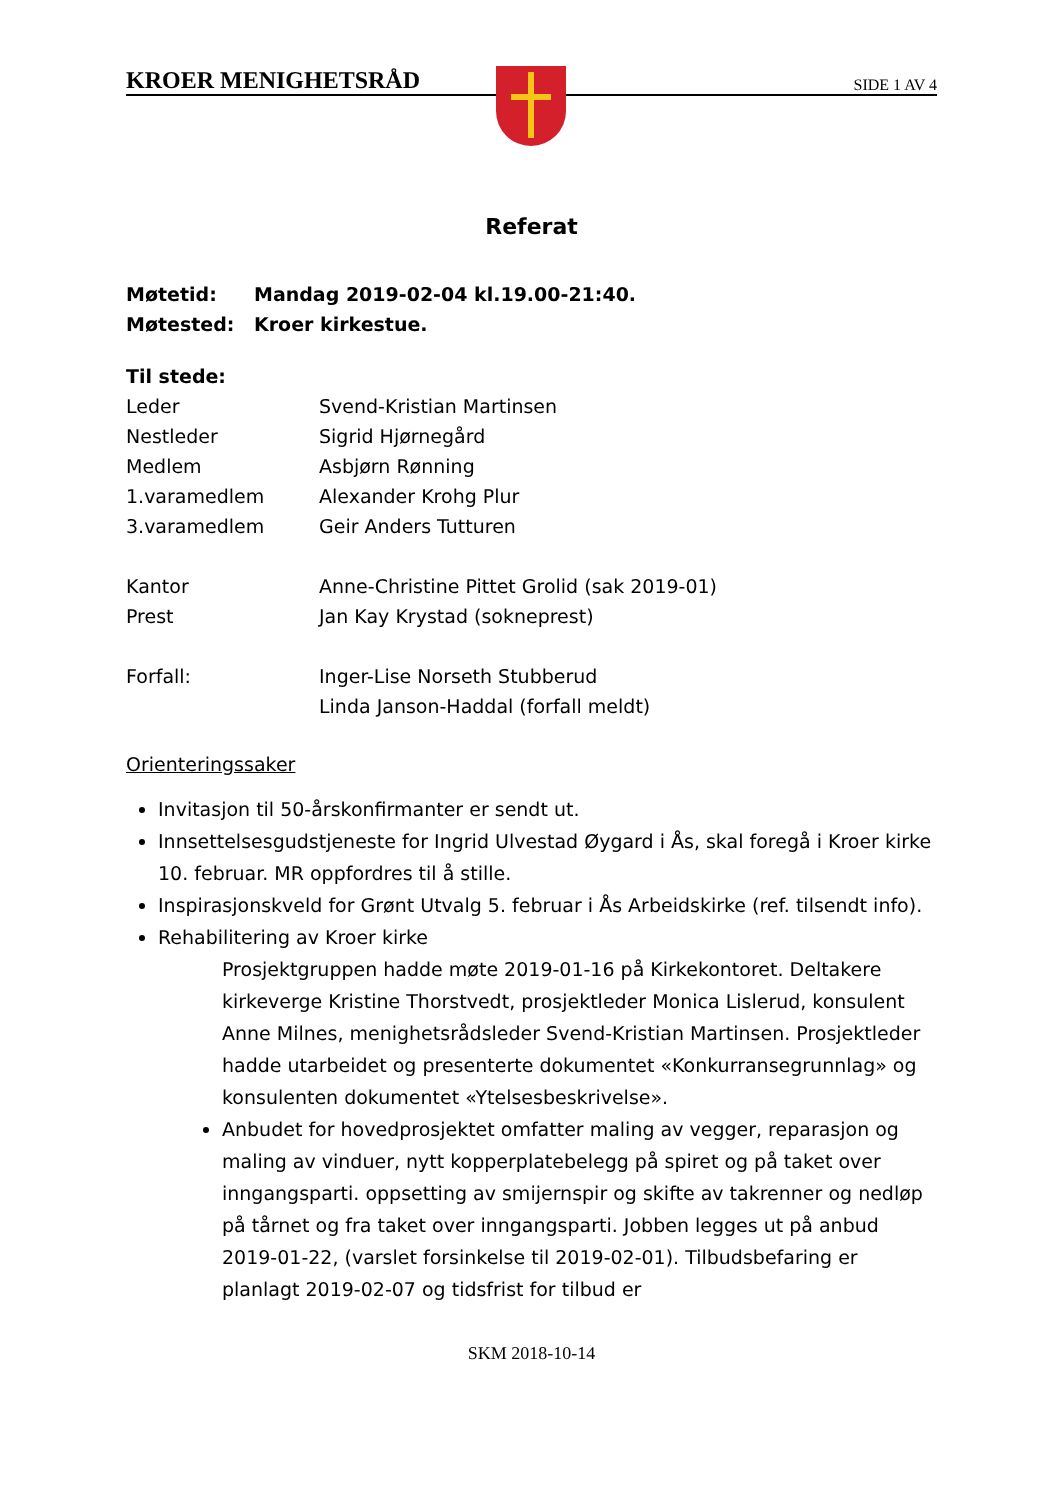KROER MENIGHETSRÅD SIDE 1 AV 4
Referat
Møtetid: Mandag 2019-02-04 kl.19.00-21:40.
Møtested: Kroer kirkestue.
Til stede:
Leder Svend-Kristian Martinsen
Nestleder Sigrid Hjørnegård
Medlem Asbjørn Rønning
1.varamedlem Alexander Krohg Plur
3.varamedlem Geir Anders Tutturen
Kantor Anne-Christine Pittet Grolid (sak 2019-01)
Prest Jan Kay Krystad (sokneprest)
Forfall: Inger-Lise Norseth Stubberud
Linda Janson-Haddal (forfall meldt)
Orienteringssaker
Invitasjon til 50-årskonfirmanter er sendt ut.
Innsettelsesgudstjeneste for Ingrid Ulvestad Øygard i Ås, skal foregå i Kroer kirke 10. februar. MR oppfordres til å stille.
Inspirasjonskveld for Grønt Utvalg 5. februar i Ås Arbeidskirke (ref. tilsendt info).
Rehabilitering av Kroer kirke
Prosjektgruppen hadde møte 2019-01-16 på Kirkekontoret. Deltakere kirkeverge Kristine Thorstvedt, prosjektleder Monica Lislerud, konsulent Anne Milnes, menighetsrådsleder Svend-Kristian Martinsen. Prosjektleder hadde utarbeidet og presenterte dokumentet «Konkurransegrunnlag» og konsulenten dokumentet «Ytelsesbeskrivelse».
Anbudet for hovedprosjektet omfatter maling av vegger, reparasjon og maling av vinduer, nytt kopperplatebelegg på spiret og på taket over inngangsparti. oppsetting av smijernspir og skifte av takrenner og nedløp på tårnet og fra taket over inngangsparti. Jobben legges ut på anbud 2019-01-22, (varslet forsinkelse til 2019-02-01). Tilbudsbefaring er planlagt 2019-02-07 og tidsfrist for tilbud er
SKM 2018-10-14